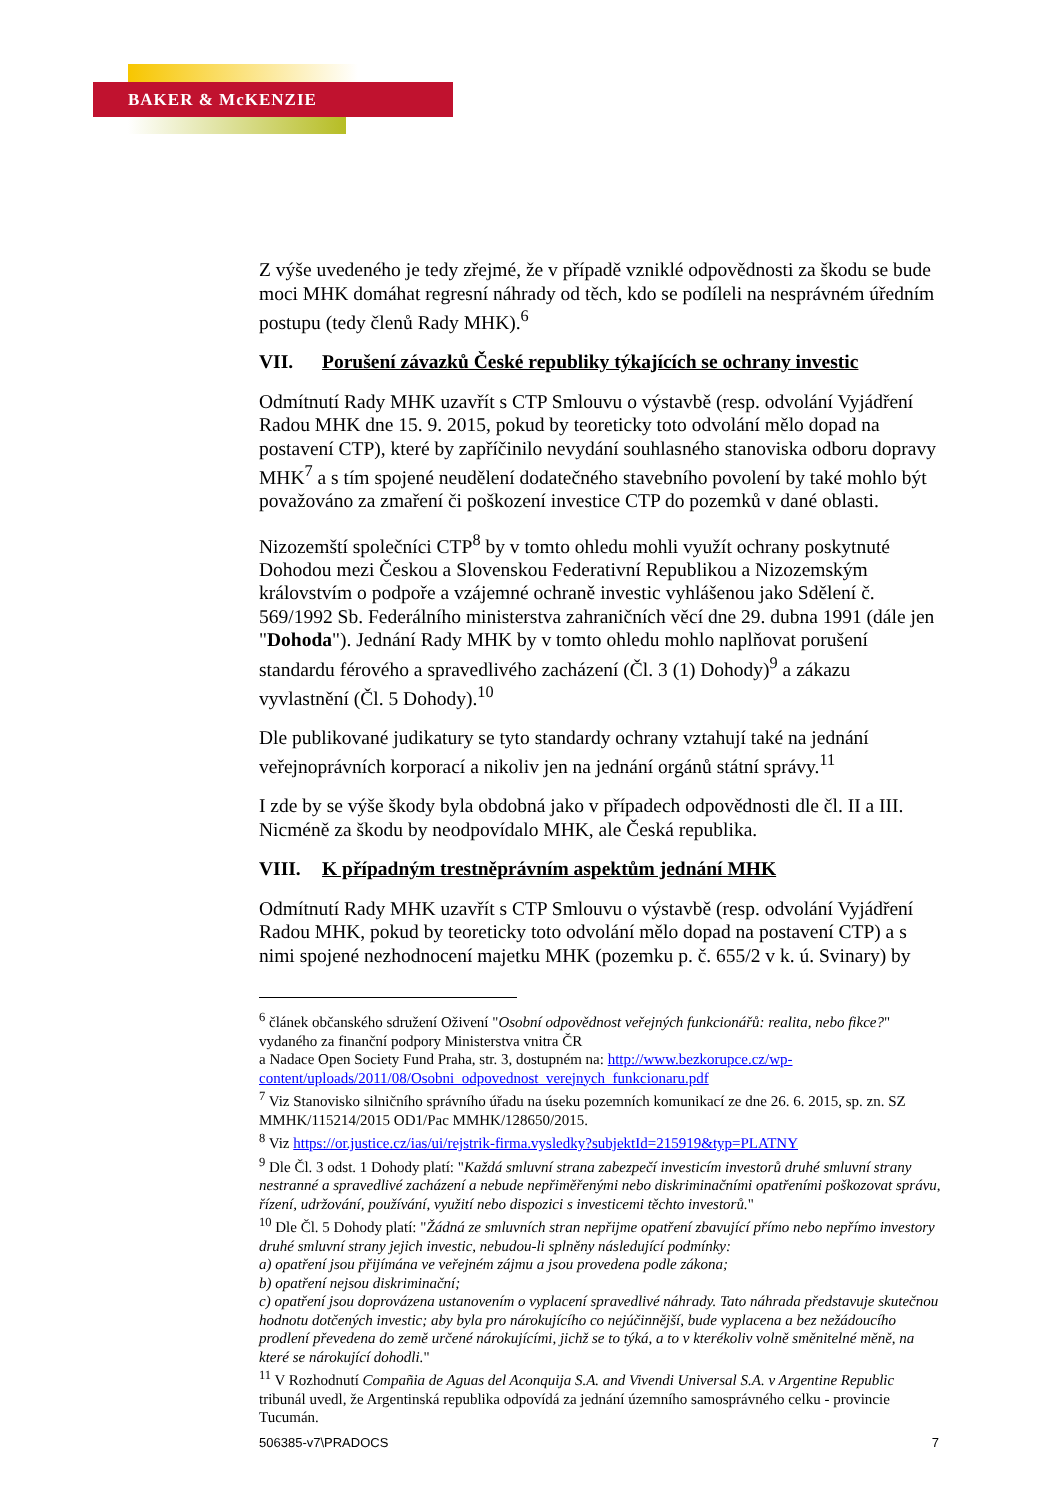BAKER & McKENZIE
Z výše uvedeného je tedy zřejmé, že v případě vzniklé odpovědnosti za škodu se bude moci MHK domáhat regresní náhrady od těch, kdo se podíleli na nesprávném úředním postupu (tedy členů Rady MHK).<sup>6</sup>
VII. Porušení závazků České republiky týkajících se ochrany investic
Odmítnutí Rady MHK uzavřít s CTP Smlouvu o výstavbě (resp. odvolání Vyjádření Radou MHK dne 15. 9. 2015, pokud by teoreticky toto odvolání mělo dopad na postavení CTP), které by zapříčinilo nevydání souhlasného stanoviska odboru dopravy MHK<sup>7</sup> a s tím spojené neudělení dodatečného stavebního povolení by také mohlo být považováno za zmaření či poškození investice CTP do pozemků v dané oblasti.
Nizozemští společníci CTP<sup>8</sup> by v tomto ohledu mohli využít ochrany poskytnuté Dohodou mezi Českou a Slovenskou Federativní Republikou a Nizozemským královstvím o podpoře a vzájemné ochraně investic vyhlášenou jako Sdělení č. 569/1992 Sb. Federálního ministerstva zahraničních věcí dne 29. dubna 1991 (dále jen "Dohoda"). Jednání Rady MHK by v tomto ohledu mohlo naplňovat porušení standardu férového a spravedlivého zacházení (Čl. 3 (1) Dohody)<sup>9</sup> a zákazu vyvlastnění (Čl. 5 Dohody).<sup>10</sup>
Dle publikované judikatury se tyto standardy ochrany vztahují také na jednání veřejnoprávních korporací a nikoliv jen na jednání orgánů státní správy.<sup>11</sup>
I zde by se výše škody byla obdobná jako v případech odpovědnosti dle čl. II a III. Nicméně za škodu by neodpovídalo MHK, ale Česká republika.
VIII. K případným trestněprávním aspektům jednání MHK
Odmítnutí Rady MHK uzavřít s CTP Smlouvu o výstavbě (resp. odvolání Vyjádření Radou MHK, pokud by teoreticky toto odvolání mělo dopad na postavení CTP) a s nimi spojené nezhodnocení majetku MHK (pozemku p. č. 655/2 v k. ú. Svinary) by
<sup>6</sup> článek občanského sdružení Oživení "Osobní odpovědnost veřejných funkcionářů: realita, nebo fikce?" vydaného za finanční podpory Ministerstva vnitra ČR
a Nadace Open Society Fund Praha, str. 3, dostupném na: http://www.bezkorupce.cz/wp-content/uploads/2011/08/Osobni_odpovednost_verejnych_funkcionaru.pdf
<sup>7</sup> Viz Stanovisko silničního správního úřadu na úseku pozemních komunikací ze dne 26. 6. 2015, sp. zn. SZ MMHK/115214/2015 OD1/Pac MMHK/128650/2015.
<sup>8</sup> Viz https://or.justice.cz/ias/ui/rejstrik-firma.vysledky?subjektId=215919&typ=PLATNY
<sup>9</sup> Dle Čl. 3 odst. 1 Dohody platí: "Každá smluvní strana zabezpečí investicím investorů druhé smluvní strany nestranné a spravedlivé zacházení a nebude nepřiměřenými nebo diskriminačními opatřeními poškozovat správu, řízení, udržování, používání, využití nebo dispozici s investicemi těchto investorů."
<sup>10</sup> Dle Čl. 5 Dohody platí: "Žádná ze smluvních stran nepřijme opatření zbavující přímo nebo nepřímo investory druhé smluvní strany jejich investic, nebudou-li splněny následující podmínky:
a) opatření jsou přijímána ve veřejném zájmu a jsou provedena podle zákona;
b) opatření nejsou diskriminační;
c) opatření jsou doprovázena ustanovením o vyplacení spravedlivé náhrady. Tato náhrada představuje skutečnou hodnotu dotčených investic; aby byla pro nárokujícího co nejúčinnější, bude vyplacena a bez nežádoucího prodlení převedena do země určené nárokujícími, jichž se to týká, a to v kterékoliv volně směnitelné měně, na které se nárokující dohodli."
<sup>11</sup> V Rozhodnutí Compañia de Aguas del Aconquija S.A. and Vivendi Universal S.A. v Argentine Republic tribunál uvedl, že Argentinská republika odpovídá za jednání územního samosprávného celku - provincie Tucumán.
506385-v7\PRADOCS 7